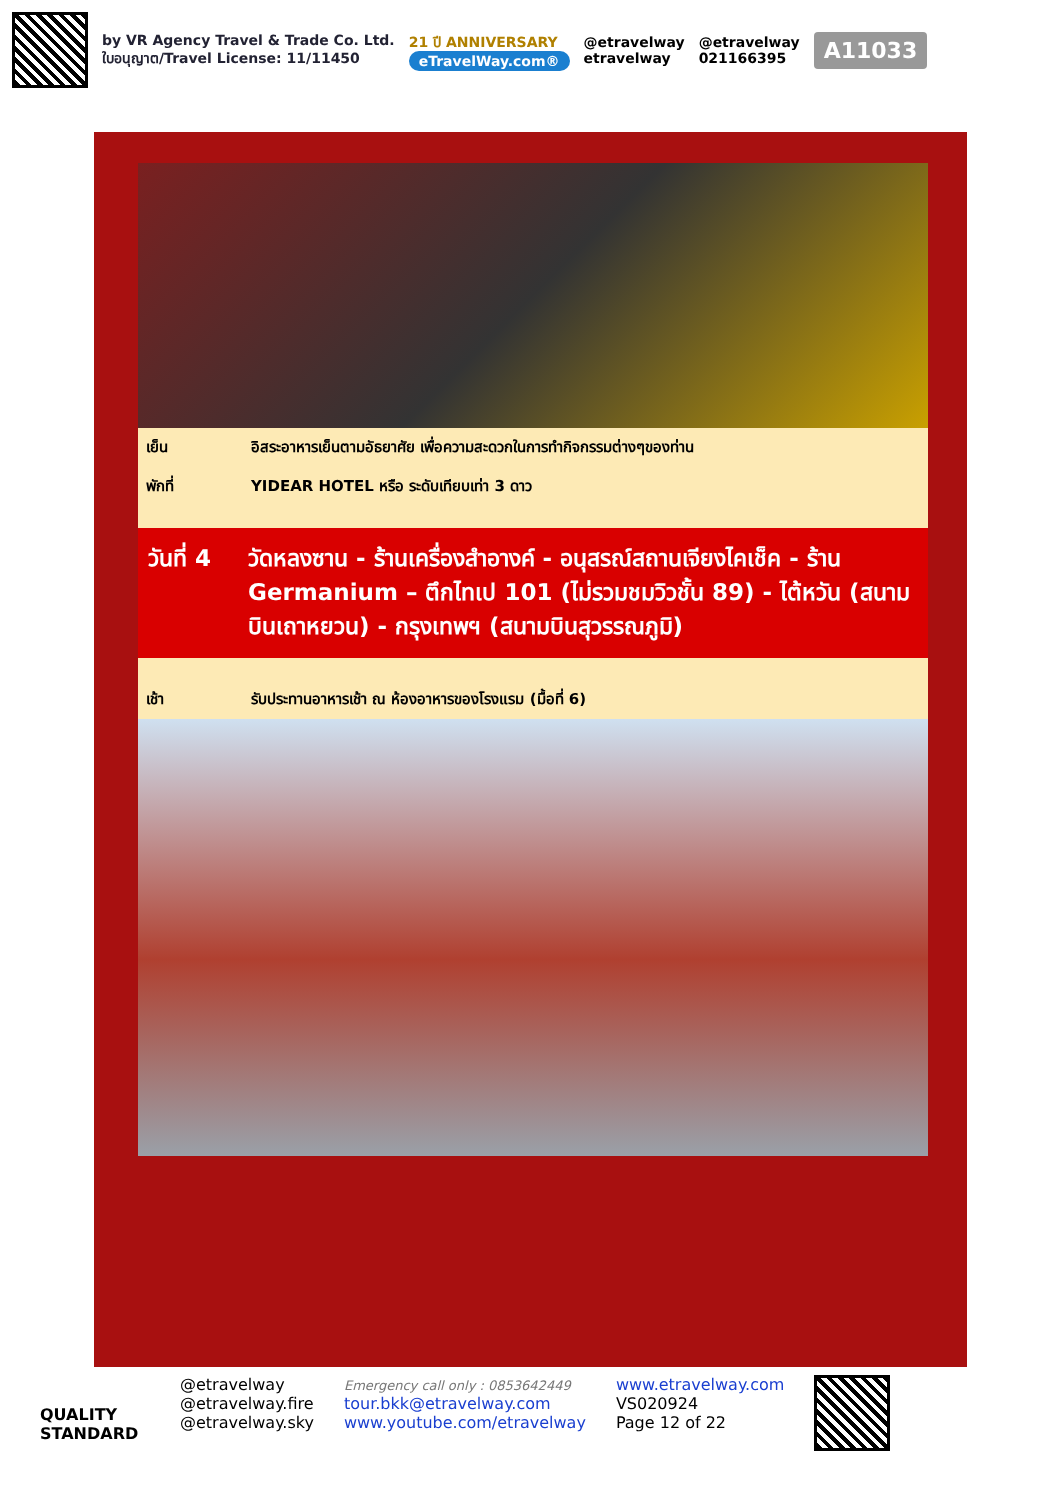by VR Agency Travel & Trade Co. Ltd.
ใบอนุญาต/Travel License: 11/11450
21 ปี ANNIVERSARY
eTravelWay.com®
@etravelway
etravelway
@etravelway
021166395
A11033
เย็น อิสระอาหารเย็นตามอัธยาศัย เพื่อความสะดวกในการทำกิจกรรมต่างๆของท่าน
พักที่ YIDEAR HOTEL หรือ ระดับเทียบเท่า 3 ดาว
วันที่ 4 วัดหลงซาน - ร้านเครื่องสำอางค์ - อนุสรณ์สถานเจียงไคเช็ค - ร้าน Germanium – ตึกไทเป 101 (ไม่รวมชมวิวชั้น 89) - ไต้หวัน (สนามบินเถาหยวน) - กรุงเทพฯ (สนามบินสุวรรณภูมิ)
เช้า รับประทานอาหารเช้า ณ ห้องอาหารของโรงแรม (มื้อที่ 6)
QUALITY STANDARD
@etravelway
@etravelway.fire
@etravelway.sky
Emergency call only : 0853642449
tour.bkk@etravelway.com
www.youtube.com/etravelway
www.etravelway.com
VS020924
Page 12 of 22